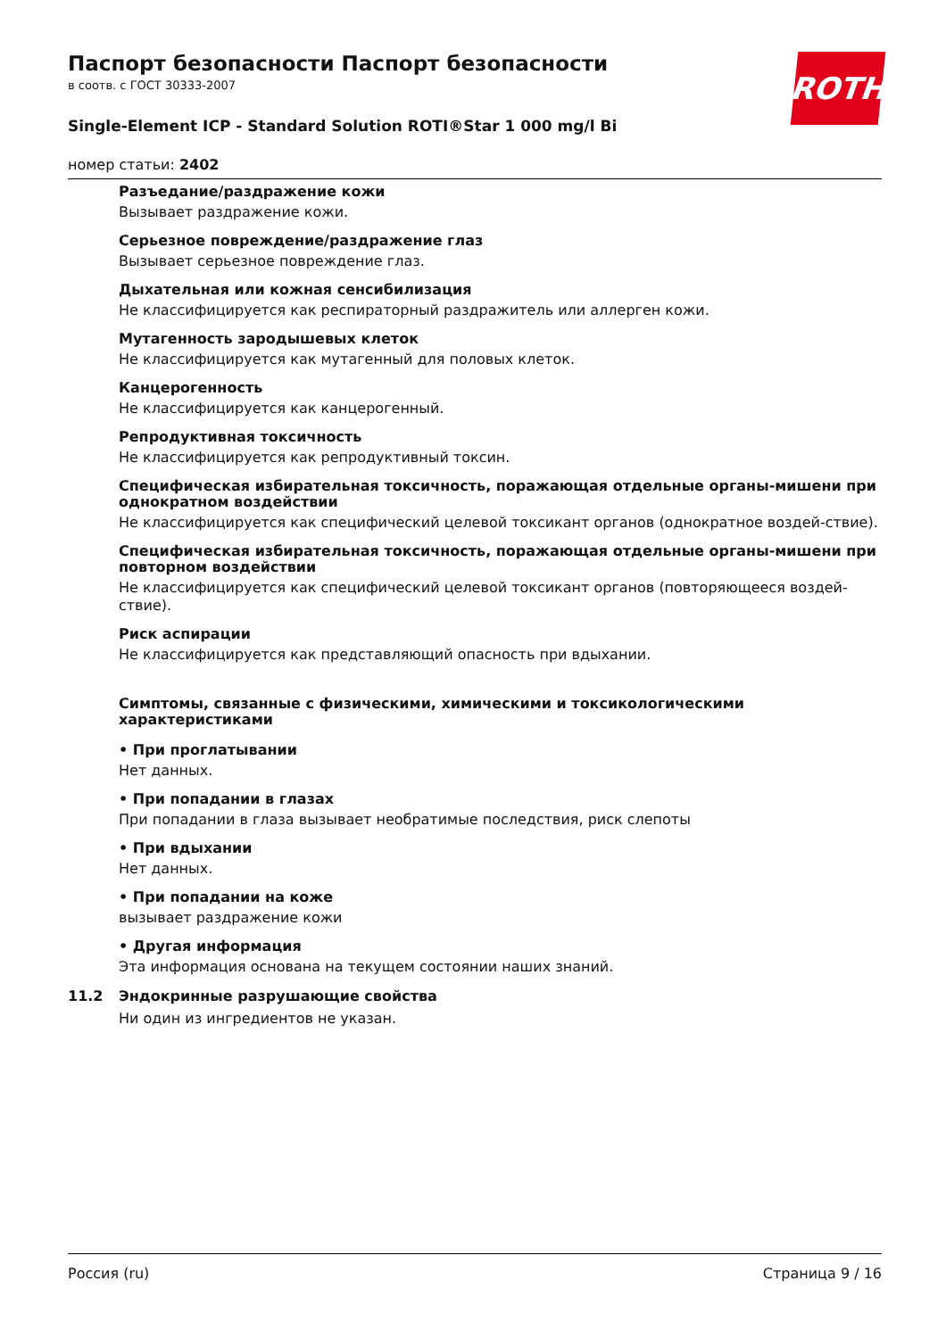Паспорт безопасности Паспорт безопасности
в соотв. с ГОСТ 30333-2007
Single-Element ICP - Standard Solution ROTI®Star 1 000 mg/l Bi
номер статьи: 2402
ROTH
Разъедание/раздражение кожи
Вызывает раздражение кожи.
Серьезное повреждение/раздражение глаз
Вызывает серьезное повреждение глаз.
Дыхательная или кожная сенсибилизация
Не классифицируется как респираторный раздражитель или аллерген кожи.
Мутагенность зародышевых клеток
Не классифицируется как мутагенный для половых клеток.
Канцерогенность
Не классифицируется как канцерогенный.
Репродуктивная токсичность
Не классифицируется как репродуктивный токсин.
Специфическая избирательная токсичность, поражающая отдельные органы-мишени при однократном воздействии
Не классифицируется как специфический целевой токсикант органов (однократное воздей-ствие).
Специфическая избирательная токсичность, поражающая отдельные органы-мишени при повторном воздействии
Не классифицируется как специфический целевой токсикант органов (повторяющееся воздей-ствие).
Риск аспирации
Не классифицируется как представляющий опасность при вдыхании.
Симптомы, связанные с физическими, химическими и токсикологическими характеристиками
• При проглатывании
Нет данных.
• При попадании в глазах
При попадании в глаза вызывает необратимые последствия, риск слепоты
• При вдыхании
Нет данных.
• При попадании на коже
вызывает раздражение кожи
• Другая информация
Эта информация основана на текущем состоянии наших знаний.
11.2 Эндокринные разрушающие свойства
Ни один из ингредиентов не указан.
Россия (ru) Страница 9 / 16